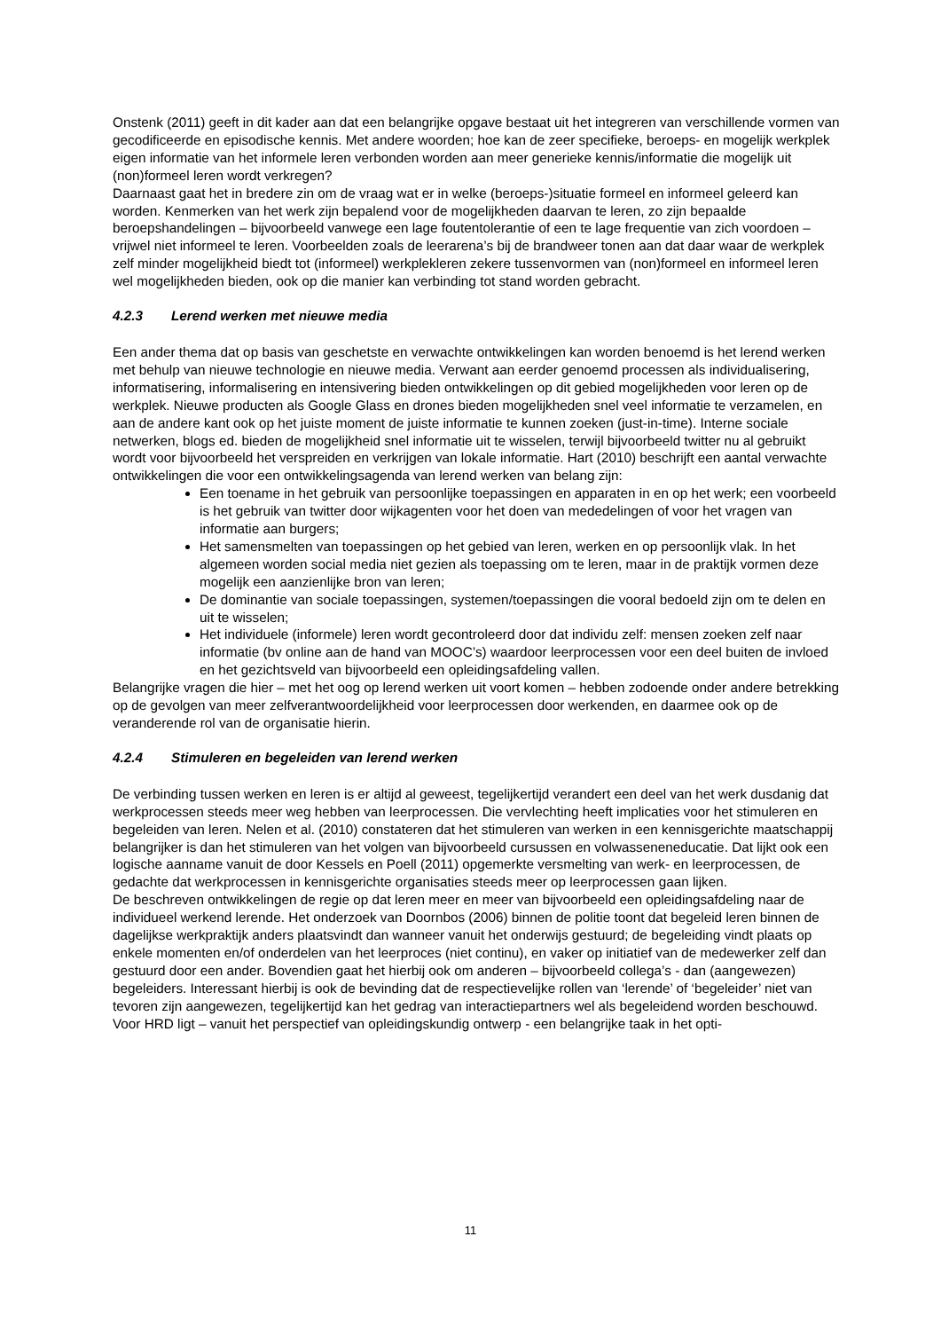Onstenk (2011) geeft in dit kader aan dat een belangrijke opgave bestaat uit het integreren van verschillende vormen van gecodificeerde en episodische kennis. Met andere woorden; hoe kan de zeer specifieke, beroeps- en mogelijk werkplek eigen informatie van het informele leren verbonden worden aan meer generieke kennis/informatie die mogelijk uit (non)formeel leren wordt verkregen?
Daarnaast gaat het in bredere zin om de vraag wat er in welke (beroeps-)situatie formeel en informeel geleerd kan worden. Kenmerken van het werk zijn bepalend voor de mogelijkheden daarvan te leren, zo zijn bepaalde beroepshandelingen – bijvoorbeeld vanwege een lage foutentolerantie of een te lage frequentie van zich voordoen – vrijwel niet informeel te leren. Voorbeelden zoals de leerarena’s bij de brandweer tonen aan dat daar waar de werkplek zelf minder mogelijkheid biedt tot (informeel) werkplekleren zekere tussenvormen van (non)formeel en informeel leren wel mogelijkheden bieden, ook op die manier kan verbinding tot stand worden gebracht.
4.2.3 Lerend werken met nieuwe media
Een ander thema dat op basis van geschetste en verwachte ontwikkelingen kan worden benoemd is het lerend werken met behulp van nieuwe technologie en nieuwe media. Verwant aan eerder genoemd processen als individualisering, informatisering, informalisering en intensivering bieden ontwikkelingen op dit gebied mogelijkheden voor leren op de werkplek. Nieuwe producten als Google Glass en drones bieden mogelijkheden snel veel informatie te verzamelen, en aan de andere kant ook op het juiste moment de juiste informatie te kunnen zoeken (just-in-time). Interne sociale netwerken, blogs ed. bieden de mogelijkheid snel informatie uit te wisselen, terwijl bijvoorbeeld twitter nu al gebruikt wordt voor bijvoorbeeld het verspreiden en verkrijgen van lokale informatie. Hart (2010) beschrijft een aantal verwachte ontwikkelingen die voor een ontwikkelingsagenda van lerend werken van belang zijn:
Een toename in het gebruik van persoonlijke toepassingen en apparaten in en op het werk; een voorbeeld is het gebruik van twitter door wijkagenten voor het doen van mededelingen of voor het vragen van informatie aan burgers;
Het samensmelten van toepassingen op het gebied van leren, werken en op persoonlijk vlak. In het algemeen worden social media niet gezien als toepassing om te leren, maar in de praktijk vormen deze mogelijk een aanzienlijke bron van leren;
De dominantie van sociale toepassingen, systemen/toepassingen die vooral bedoeld zijn om te delen en uit te wisselen;
Het individuele (informele) leren wordt gecontroleerd door dat individu zelf: mensen zoeken zelf naar informatie (bv online aan de hand van MOOC’s) waardoor leerprocessen voor een deel buiten de invloed en het gezichtsveld van bijvoorbeeld een opleidingsafdeling vallen.
Belangrijke vragen die hier – met het oog op lerend werken uit voort komen – hebben zodoende onder andere betrekking op de gevolgen van meer zelfverantwoordelijkheid voor leerprocessen door werkenden, en daarmee ook op de veranderende rol van de organisatie hierin.
4.2.4 Stimuleren en begeleiden van lerend werken
De verbinding tussen werken en leren is er altijd al geweest, tegelijkertijd verandert een deel van het werk dusdanig dat werkprocessen steeds meer weg hebben van leerprocessen. Die vervlechting heeft implicaties voor het stimuleren en begeleiden van leren. Nelen et al. (2010) constateren dat het stimuleren van werken in een kennisgerichte maatschappij belangrijker is dan het stimuleren van het volgen van bijvoorbeeld cursussen en volwasseneneducatie. Dat lijkt ook een logische aanname vanuit de door Kessels en Poell (2011) opgemerkte versmelting van werk- en leerprocessen, de gedachte dat werkprocessen in kennisgerichte organisaties steeds meer op leerprocessen gaan lijken.
De beschreven ontwikkelingen de regie op dat leren meer en meer van bijvoorbeeld een opleidingsafdeling naar de individueel werkend lerende. Het onderzoek van Doornbos (2006) binnen de politie toont dat begeleid leren binnen de dagelijkse werkpraktijk anders plaatsvindt dan wanneer vanuit het onderwijs gestuurd; de begeleiding vindt plaats op enkele momenten en/of onderdelen van het leerproces (niet continu), en vaker op initiatief van de medewerker zelf dan gestuurd door een ander. Bovendien gaat het hierbij ook om anderen – bijvoorbeeld collega’s - dan (aangewezen) begeleiders. Interessant hierbij is ook de bevinding dat de respectievelijke rollen van ‘lerende’ of ‘begeleider’ niet van tevoren zijn aangewezen, tegelijkertijd kan het gedrag van interactiepartners wel als begeleidend worden beschouwd.
Voor HRD ligt – vanuit het perspectief van opleidingskundig ontwerp - een belangrijke taak in het opti-
11